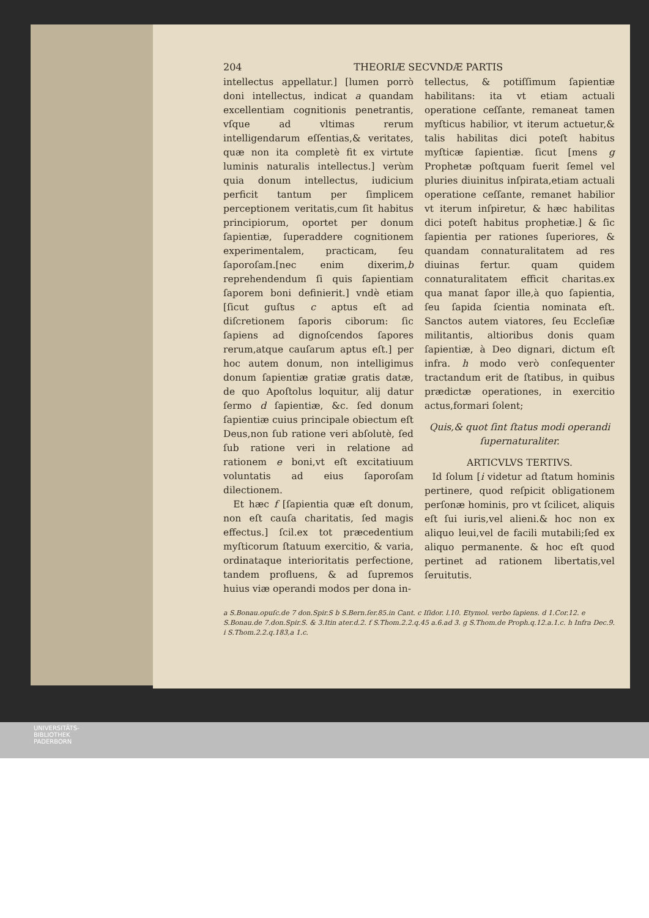204 THEORIÆ SECVNDÆ PARTIS
intellectus appellatur.] [lumen porrò doni intellectus, indicat a quandam excellentiam cognitionis penetrantis, vſque ad vltimas rerum intelligendarum eſſentias,& veritates, quæ non ita completè fit ex virtute luminis naturalis intellectus.] verùm quia donum intellectus, iudicium perficit tantum per ſimplicem perceptionem veritatis,cum ſit habitus principiorum, oportet per donum ſapientiæ, ſuperaddere cognitionem experimentalem, practicam, ſeu ſaporoſam.[nec enim dixerim,b reprehendendum ſi quis ſapientiam ſaporem boni definierit.] vndè etiam [ſicut guſtus c aptus eſt ad diſcretionem ſaporis ciborum: ſic ſapiens ad dignoſcendos ſapores rerum,atque cauſarum aptus eſt.] per hoc autem donum, non intelligimus donum ſapientiæ gratiæ gratis datæ, de quo Apoſtolus loquitur, alij datur ſermo d ſapientiæ, &c. ſed donum ſapientiæ cuius principale obiectum eſt Deus,non ſub ratione veri abſolutè, ſed ſub ratione veri in relatione ad rationem e boni,vt eſt excitatiuum voluntatis ad eius ſaporoſam dilectionem.
Et hæc f [ſapientia quæ eſt donum, non eſt cauſa charitatis, ſed magis effectus.] ſcil.ex tot præcedentium myſticorum ſtatuum exercitio, & varia, ordinataque interioritatis perfectione, tandem profluens, & ad ſupremos huius viæ operandi modos per dona in-
tellectus, & potiſſimum ſapientiæ habilitans: ita vt etiam actuali operatione ceſſante, remaneat tamen myſticus habilior, vt iterum actuetur,& talis habilitas dici poteſt habitus myſticæ ſapientiæ. ſicut [mens g Prophetæ poſtquam fuerit ſemel vel pluries diuinitus inſpirata,etiam actuali operatione ceſſante, remanet habilior vt iterum inſpiretur, & hæc habilitas dici poteſt habitus prophetiæ.] & ſic ſapientia per rationes ſuperiores, & quandam connaturalitatem ad res diuinas fertur. quam quidem connaturalitatem efficit charitas.ex qua manat ſapor ille,à quo ſapientia, ſeu ſapida ſcientia nominata eſt. Sanctos autem viatores, ſeu Eccleſiæ militantis, altioribus donis quam ſapientiæ, à Deo dignari, dictum eſt infra. h modo verò conſequenter tractandum erit de ſtatibus, in quibus prædictæ operationes, in exercitio actus,formari ſolent;
Quis,& quot ſint ſtatus modi operandi ſupernaturaliter.
ARTICVLVS TERTIVS.
Id ſolum [i videtur ad ſtatum hominis pertinere, quod reſpicit obligationem perſonæ hominis, pro vt ſcilicet, aliquis eſt ſui iuris,vel alieni.& hoc non ex aliquo leui,vel de facili mutabili;ſed ex aliquo permanente. & hoc eſt quod pertinet ad rationem libertatis,vel ſeruitutis.
a S.Bonau.opuſc.de 7 don.Spir.S b S.Bern.ſer.85.in Cant. c Iſidor. l.10. Etymol. verbo ſapiens. d 1.Cor.12. e S.Bonau.de 7.don.Spir.S. & 3.Itin ater.d.2. f S.Thom.2.2.q.45 a.6.ad 3. g S.Thom.de Proph.q.12.a.1.c. h Infra Dec.9. i S.Thom.2.2.q.183,a 1.c.
UNIVERSITÄTS-
BIBLIOTHEK
PADERBORN